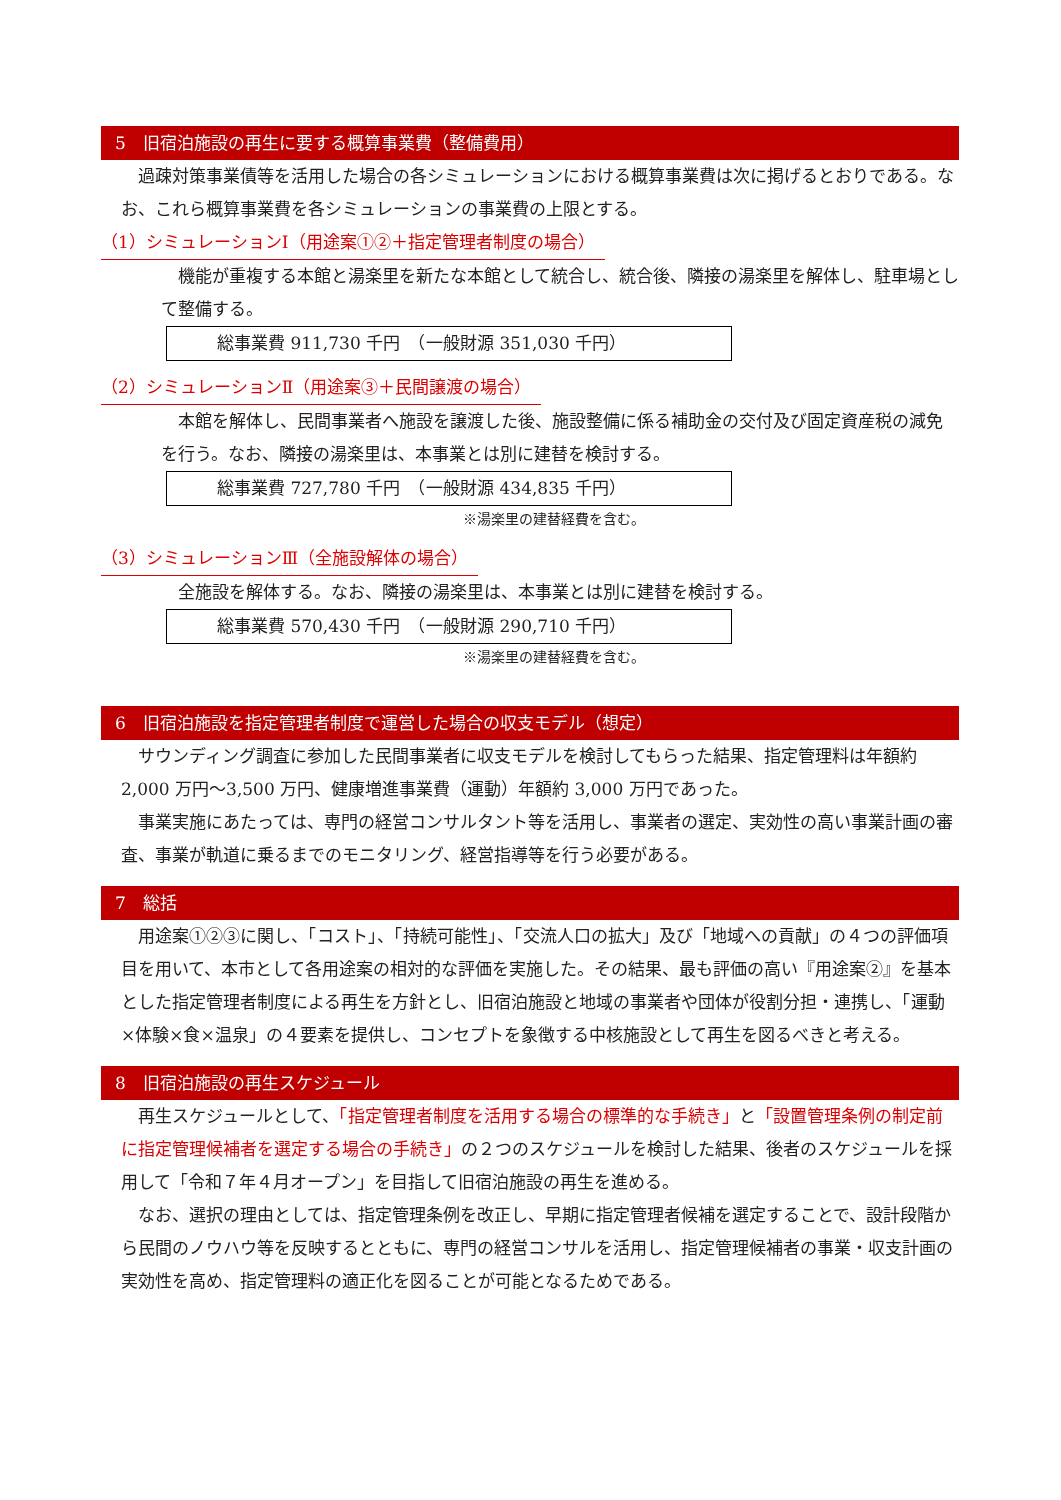5　旧宿泊施設の再生に要する概算事業費（整備費用）
　過疎対策事業債等を活用した場合の各シミュレーションにおける概算事業費は次に掲げるとおりである。なお、これら概算事業費を各シミュレーションの事業費の上限とする。
（1）シミュレーションⅠ（用途案①②＋指定管理者制度の場合）
　機能が重複する本館と湯楽里を新たな本館として統合し、統合後、隣接の湯楽里を解体し、駐車場として整備する。
総事業費 911,730 千円　（一般財源 351,030 千円）
（2）シミュレーションⅡ（用途案③＋民間譲渡の場合）
　本館を解体し、民間事業者へ施設を譲渡した後、施設整備に係る補助金の交付及び固定資産税の減免を行う。なお、隣接の湯楽里は、本事業とは別に建替を検討する。
総事業費 727,780 千円　（一般財源 434,835 千円）
※湯楽里の建替経費を含む。
（3）シミュレーションⅢ（全施設解体の場合）
　全施設を解体する。なお、隣接の湯楽里は、本事業とは別に建替を検討する。
総事業費 570,430 千円　（一般財源 290,710 千円）
※湯楽里の建替経費を含む。
6　旧宿泊施設を指定管理者制度で運営した場合の収支モデル（想定）
　サウンディング調査に参加した民間事業者に収支モデルを検討してもらった結果、指定管理料は年額約 2,000 万円～3,500 万円、健康増進事業費（運動）年額約 3,000 万円であった。
　事業実施にあたっては、専門の経営コンサルタント等を活用し、事業者の選定、実効性の高い事業計画の審査、事業が軌道に乗るまでのモニタリング、経営指導等を行う必要がある。
7　総括
　用途案①②③に関し、「コスト」、「持続可能性」、「交流人口の拡大」及び「地域への貢献」の４つの評価項目を用いて、本市として各用途案の相対的な評価を実施した。その結果、最も評価の高い『用途案②』を基本とした指定管理者制度による再生を方針とし、旧宿泊施設と地域の事業者や団体が役割分担・連携し、「運動×体験×食×温泉」の４要素を提供し、コンセプトを象徴する中核施設として再生を図るべきと考える。
8　旧宿泊施設の再生スケジュール
　再生スケジュールとして、「指定管理者制度を活用する場合の標準的な手続き」と「設置管理条例の制定前に指定管理候補者を選定する場合の手続き」の２つのスケジュールを検討した結果、後者のスケジュールを採用して「令和７年４月オープン」を目指して旧宿泊施設の再生を進める。
　なお、選択の理由としては、指定管理条例を改正し、早期に指定管理者候補を選定することで、設計段階から民間のノウハウ等を反映するとともに、専門の経営コンサルを活用し、指定管理候補者の事業・収支計画の実効性を高め、指定管理料の適正化を図ることが可能となるためである。